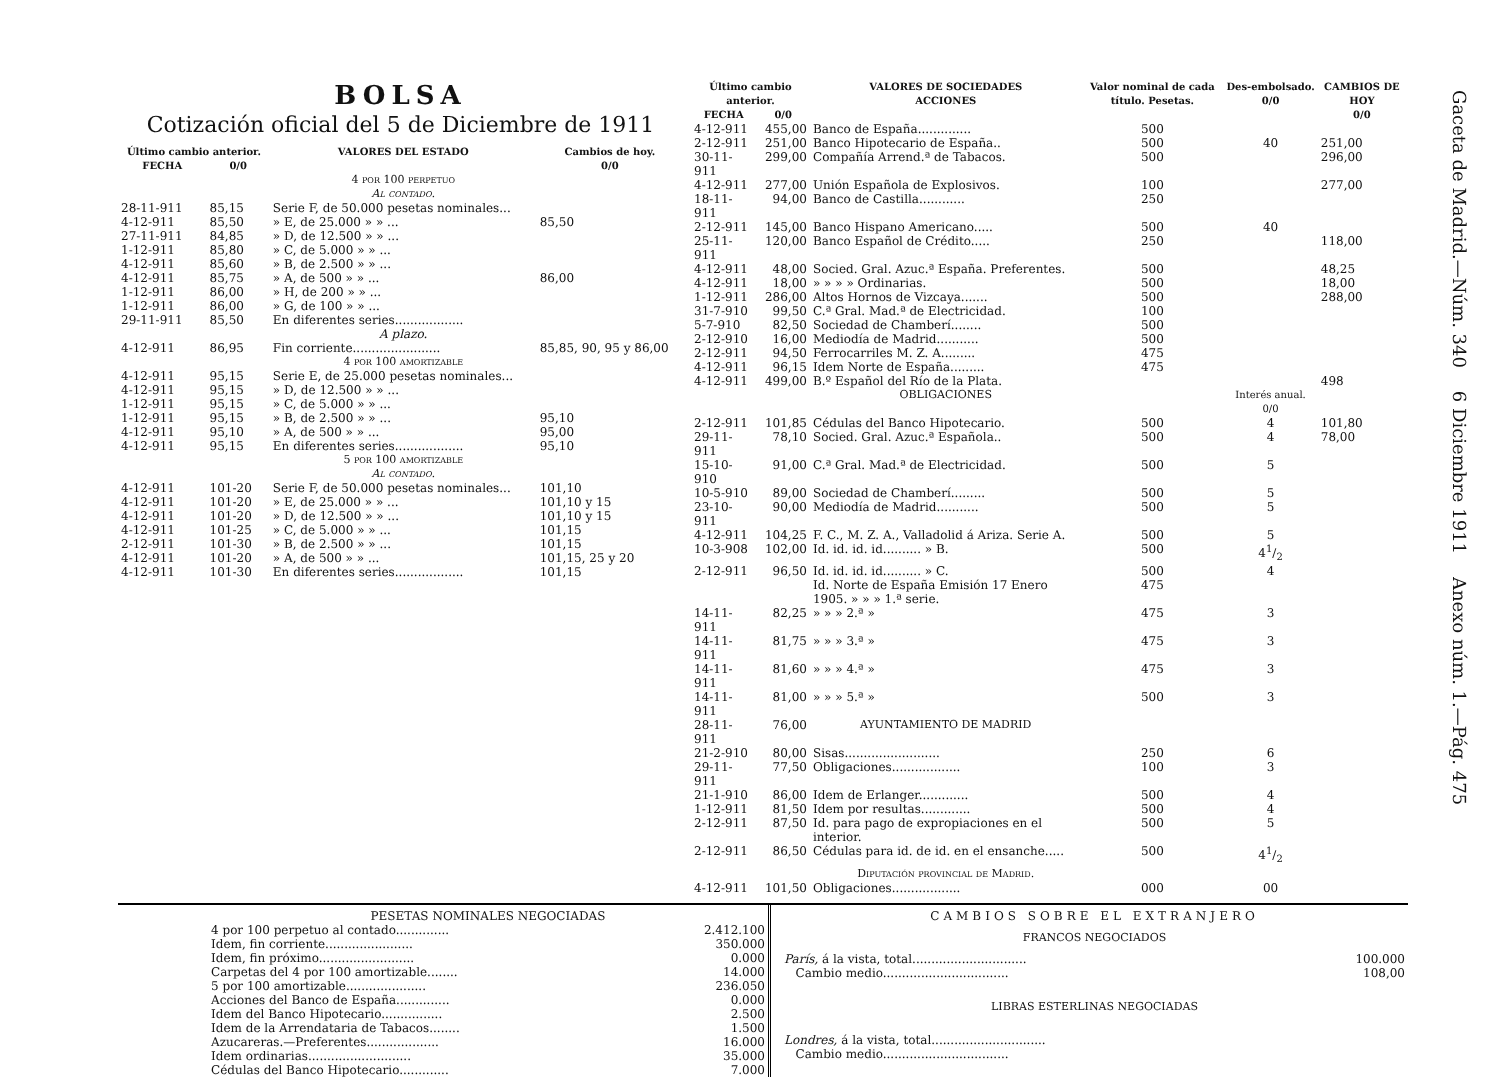BOLSA
Cotización oficial del 5 de Diciembre de 1911
| Último cambio anterior. | | VALORES DEL ESTADO | Cambios de hoy. |
| --- | --- | --- | --- |
| FECHA | 0/0 | | 0/0 |
| | | 4 por 100 perpetuo Al contado. | |
| 28-11-911 | 85,15 | Serie F, de 50.000 pesetas nominales... | |
| 4-12-911 | 85,50 | » E, de 25.000 » » ... | 85,50 |
| 27-11-911 | 84,85 | » D, de 12.500 » » ... | |
| 1-12-911 | 85,80 | » C, de 5.000 » » ... | |
| 4-12-911 | 85,60 | » B, de 2.500 » » ... | |
| 4-12-911 | 85,75 | » A, de 500 » » ... | 86,00 |
| 1-12-911 | 86,00 | » H, de 200 » » ... | |
| 1-12-911 | 86,00 | » G, de 100 » » ... | |
| 29-11-911 | 85,50 | En diferentes series.................. | |
| | | A plazo. | |
| 4-12-911 | 86,95 | Fin corriente....................... | 85,85, 90, 95 y 86,00 |
| | | 4 por 100 amortizable | |
| 4-12-911 | 95,15 | Serie E, de 25.000 pesetas nominales... | |
| 4-12-911 | 95,15 | » D, de 12.500 » » ... | |
| 1-12-911 | 95,15 | » C, de 5.000 » » ... | |
| 1-12-911 | 95,15 | » B, de 2.500 » » ... | 95,10 |
| 4-12-911 | 95,10 | » A, de 500 » » ... | 95,00 |
| 4-12-911 | 95,15 | En diferentes series.................. | 95,10 |
| | | 5 por 100 amortizable Al contado. | |
| 4-12-911 | 101-20 | Serie F, de 50.000 pesetas nominales... | 101,10 |
| 4-12-911 | 101-20 | » E, de 25.000 » » ... | 101,10 y 15 |
| 4-12-911 | 101-20 | » D, de 12.500 » » ... | 101,10 y 15 |
| 4-12-911 | 101-25 | » C, de 5.000 » » ... | 101,15 |
| 2-12-911 | 101-30 | » B, de 2.500 » » ... | 101,15 |
| 4-12-911 | 101-20 | » A, de 500 » » ... | 101,15, 25 y 20 |
| 4-12-911 | 101-30 | En diferentes series.................. | 101,15 |
| Último cambio anterior. | | VALORES DE SOCIEDADES ACCIONES | Valor nominal de cada título. Pesetas. | Des-embolsado. 0/0 | CAMBIOS DE HOY 0/0 |
| --- | --- | --- | --- | --- | --- |
| FECHA | 0/0 | | | | |
| 4-12-911 | 455,00 | Banco de España.............. | 500 | | |
| 2-12-911 | 251,00 | Banco Hipotecario de España.. | 500 | 40 | 251,00 |
| 30-11-911 | 299,00 | Compañía Arrend.ª de Tabacos. | 500 | | 296,00 |
| 4-12-911 | 277,00 | Unión Española de Explosivos. | 100 | | 277,00 |
| 18-11-911 | 94,00 | Banco de Castilla............ | 250 | | |
| 2-12-911 | 145,00 | Banco Hispano Americano..... | 500 | 40 | |
| 25-11-911 | 120,00 | Banco Español de Crédito..... | 250 | | 118,00 |
| 4-12-911 | 48,00 | Socied. Gral. Azuc.ª España. Preferentes. | 500 | | 48,25 |
| 4-12-911 | 18,00 | » » » » Ordinarias. | 500 | | 18,00 |
| 1-12-911 | 286,00 | Altos Hornos de Vizcaya....... | 500 | | 288,00 |
| 31-7-910 | 99,50 | C.ª Gral. Mad.ª de Electricidad. | 100 | | |
| 5-7-910 | 82,50 | Sociedad de Chamberí........ | 500 | | |
| 2-12-910 | 16,00 | Mediodía de Madrid........... | 500 | | |
| 2-12-911 | 94,50 | Ferrocarriles M. Z. A......... | 475 | | |
| 4-12-911 | 96,15 | Idem Norte de España......... | 475 | | |
| 4-12-911 | 499,00 | B.º Español del Río de la Plata. | | | 498 |
| | | OBLIGACIONES | | Interés anual. 0/0 | |
| 2-12-911 | 101,85 | Cédulas del Banco Hipotecario. | 500 | 4 | 101,80 |
| 29-11-911 | 78,10 | Socied. Gral. Azuc.ª Española.. | 500 | 4 | 78,00 |
| 15-10-910 | 91,00 | C.ª Gral. Mad.ª de Electricidad. | 500 | 5 | |
| 10-5-910 | 89,00 | Sociedad de Chamberí......... | 500 | 5 | |
| 23-10-911 | 90,00 | Mediodía de Madrid........... | 500 | 5 | |
| 4-12-911 | 104,25 | F. C., M. Z. A., Valladolid á Ariza. Serie A. | 500 | 5 | |
| 10-3-908 | 102,00 | Id. id. id. id.......... » B. | 500 | 41/2 | |
| 2-12-911 | 96,50 | Id. id. id. id.......... » C. | 500 | 4 | |
| | | Id. Norte de España Emisión 17 Enero 1905. » » » 1.ª serie. | 475 | | |
| 14-11-911 | 82,25 | » » » 2.ª » | 475 | 3 | |
| 14-11-911 | 81,75 | » » » 3.ª » | 475 | 3 | |
| 14-11-911 | 81,60 | » » » 4.ª » | 475 | 3 | |
| 14-11-911 | 81,00 | » » » 5.ª » | 500 | 3 | |
| 28-11-911 | 76,00 | AYUNTAMIENTO DE MADRID | | | |
| 21-2-910 | 80,00 | Sisas......................... | 250 | 6 | |
| 29-11-911 | 77,50 | Obligaciones.................. | 100 | 3 | |
| 21-1-910 | 86,00 | Idem de Erlanger............. | 500 | 4 | |
| 1-12-911 | 81,50 | Idem por resultas............. | 500 | 4 | |
| 2-12-911 | 87,50 | Id. para pago de expropiaciones en el interior. | 500 | 5 | |
| 2-12-911 | 86,50 | Cédulas para id. de id. en el ensanche..... | 500 | 41/2 | |
| | | Diputación provincial de Madrid. | | | |
| 4-12-911 | 101,50 | Obligaciones.................. | 000 | 00 | |
PESETAS NOMINALES NEGOCIADAS
| 4 por 100 perpetuo al contado.............. | 2.412.100 |
| Idem, fin corriente....................... | 350.000 |
| Idem, fin próximo......................... | 0.000 |
| Carpetas del 4 por 100 amortizable........ | 14.000 |
| 5 por 100 amortizable..................... | 236.050 |
| Acciones del Banco de España.............. | 0.000 |
| Idem del Banco Hipotecario................ | 2.500 |
| Idem de la Arrendataria de Tabacos........ | 1.500 |
| Azucareras.—Preferentes................... | 16.000 |
| Idem ordinarias........................... | 35.000 |
| Cédulas del Banco Hipotecario............. | 7.000 |
CAMBIOS SOBRE EL EXTRANJERO
FRANCOS NEGOCIADOS
| París, á la vista, total.............................. | 100.000 |
| Cambio medio................................. | 108,00 |
LIBRAS ESTERLINAS NEGOCIADAS
| Londres, á la vista, total.............................. | |
| Cambio medio................................. | |
Gaceta de Madrid.—Núm. 340 6 Diciembre 1911 Anexo núm. 1.—Pág. 475